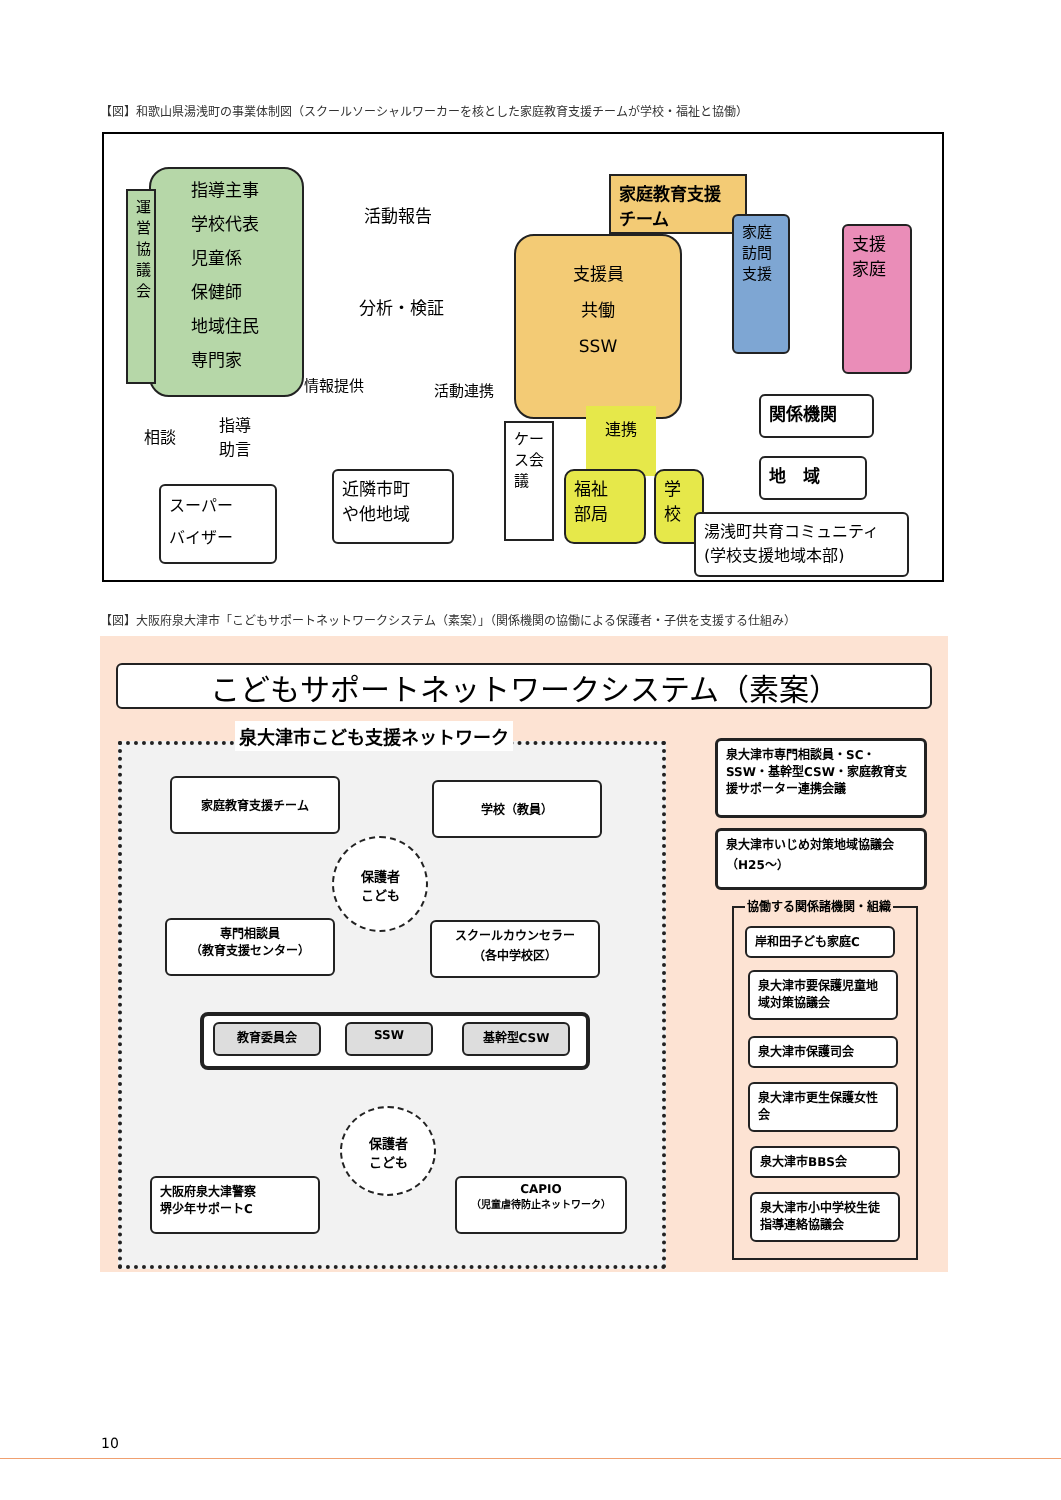【図】和歌山県湯浅町の事業体制図（スクールソーシャルワーカーを核とした家庭教育支援チームが学校・福祉と協働）
指導主事
学校代表
児童係
保健師
地域住民
専門家
運営協議会
活動報告
分析・検証
情報提供 活動連携
相談
指導
助言
スーパー
バイザー
近隣市町
や他地域
家庭教育支援チーム
支援員
共働
SSW
家庭訪問支援
支援家庭
ケース会議
連携
福祉
部局
学
校
関係機関
地　域
湯浅町共育コミュニティ
(学校支援地域本部)
【図】大阪府泉大津市「こどもサポートネットワークシステム（素案）」（関係機関の協働による保護者・子供を支援する仕組み）
こどもサポートネットワークシステム（素案）
泉大津市こども支援ネットワーク
家庭教育支援チーム 学校（教員）
保護者
こども
専門相談員
（教育支援センター）
スクールカウンセラー
（各中学校区）
教育委員会 SSW 基幹型CSW
保護者
こども
大阪府泉大津警察
堺少年サポートC
CAPIO
（児童虐待防止ネットワーク）
泉大津市専門相談員・SC・SSW・基幹型CSW・家庭教育支援サポーター連携会議
泉大津市いじめ対策地域協議会（H25～）
協働する関係諸機関・組織
岸和田子ども家庭C
泉大津市要保護児童地域対策協議会
泉大津市保護司会
泉大津市更生保護女性会
泉大津市BBS会
泉大津市小中学校生徒指導連絡協議会
10